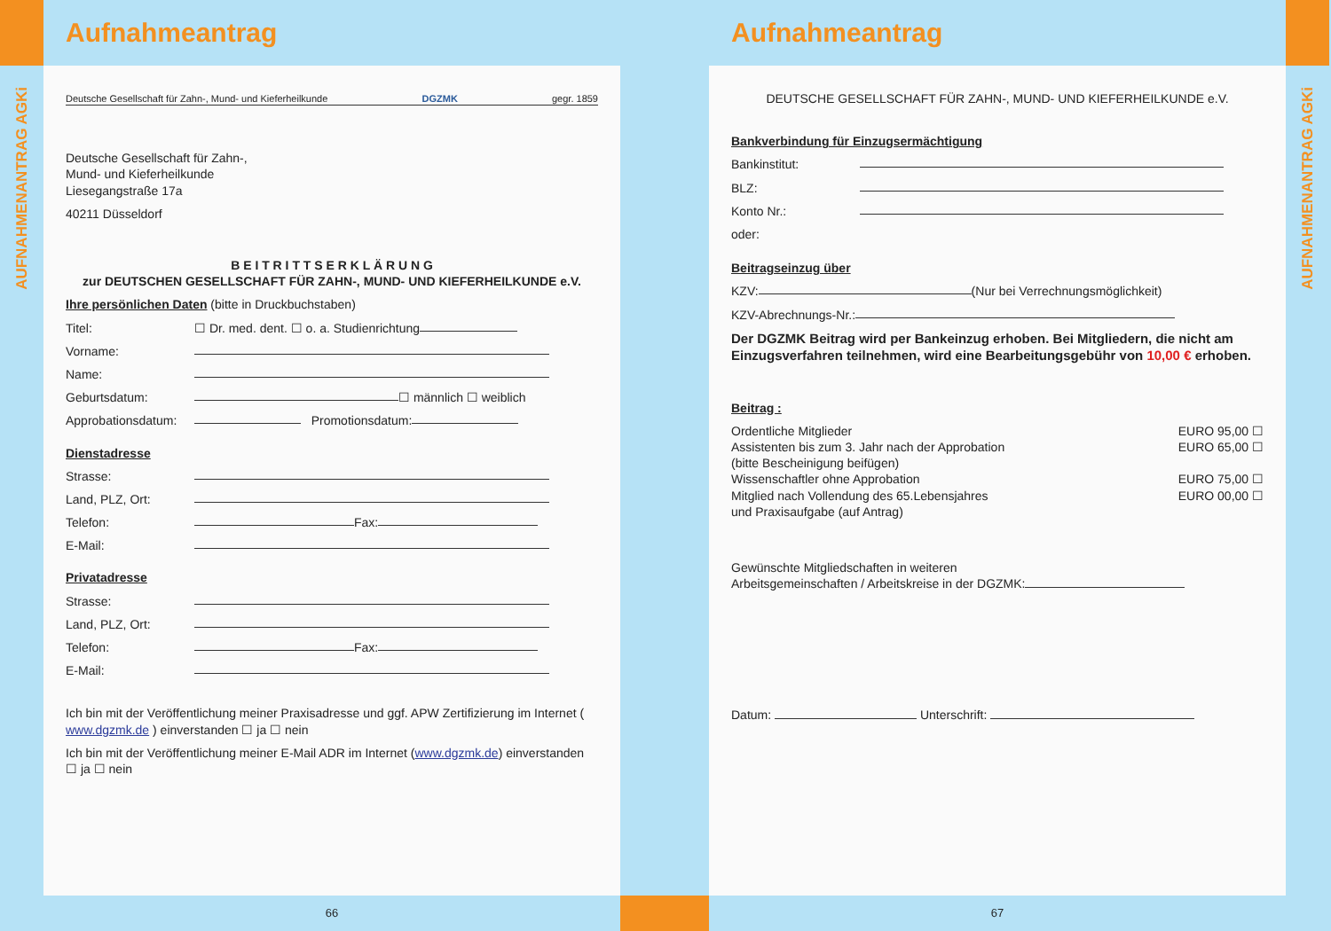AUFNAHMENANTRAG AGKi
Aufnahmeantrag
Deutsche Gesellschaft für Zahn-, Mund- und Kieferheilkunde DGZMK gegr. 1859
Deutsche Gesellschaft für Zahn-,
Mund- und Kieferheilkunde
Liesegangstraße 17a
40211 Düsseldorf
B E I T R I T T S E R K L Ä R U N G
zur DEUTSCHEN GESELLSCHAFT FÜR ZAHN-, MUND- UND KIEFERHEILKUNDE e.V.
Ihre persönlichen Daten (bitte in Druckbuchstaben)
Titel: ☐ Dr. med. dent. ☐ o. a. Studienrichtung
Vorname:
Name:
Geburtsdatum: ☐ männlich ☐ weiblich
Approbationsdatum: Promotionsdatum:
Dienstadresse
Strasse:
Land, PLZ, Ort:
Telefon: Fax:
E-Mail:
Privatadresse
Strasse:
Land, PLZ, Ort:
Telefon: Fax:
E-Mail:
Ich bin mit der Veröffentlichung meiner Praxisadresse und ggf. APW Zertifizierung im Internet ( www.dgzmk.de ) einverstanden ☐ ja ☐ nein
Ich bin mit der Veröffentlichung meiner E-Mail ADR im Internet (www.dgzmk.de) einverstanden ☐ ja ☐ nein
66
Aufnahmeantrag
DEUTSCHE GESELLSCHAFT FÜR ZAHN-, MUND- UND KIEFERHEILKUNDE e.V.
Bankverbindung für Einzugsermächtigung
Bankinstitut:
BLZ:
Konto Nr.:
oder:
Beitragseinzug über
KZV: (Nur bei Verrechnungsmöglichkeit)
KZV-Abrechnungs-Nr.:
Der DGZMK Beitrag wird per Bankeinzug erhoben. Bei Mitgliedern, die nicht am Einzugsverfahren teilnehmen, wird eine Bearbeitungsgebühr von 10,00 € erhoben.
Beitrag :
Ordentliche Mitglieder EURO 95,00 ☐
Assistenten bis zum 3. Jahr nach der Approbation
(bitte Bescheinigung beifügen) EURO 65,00 ☐
Wissenschaftler ohne Approbation EURO 75,00 ☐
Mitglied nach Vollendung des 65.Lebensjahres
und Praxisaufgabe (auf Antrag) EURO 00,00 ☐
Gewünschte Mitgliedschaften in weiteren
Arbeitsgemeinschaften / Arbeitskreise in der DGZMK:
Datum: Unterschrift:
67
AUFNAHMENANTRAG AGKi